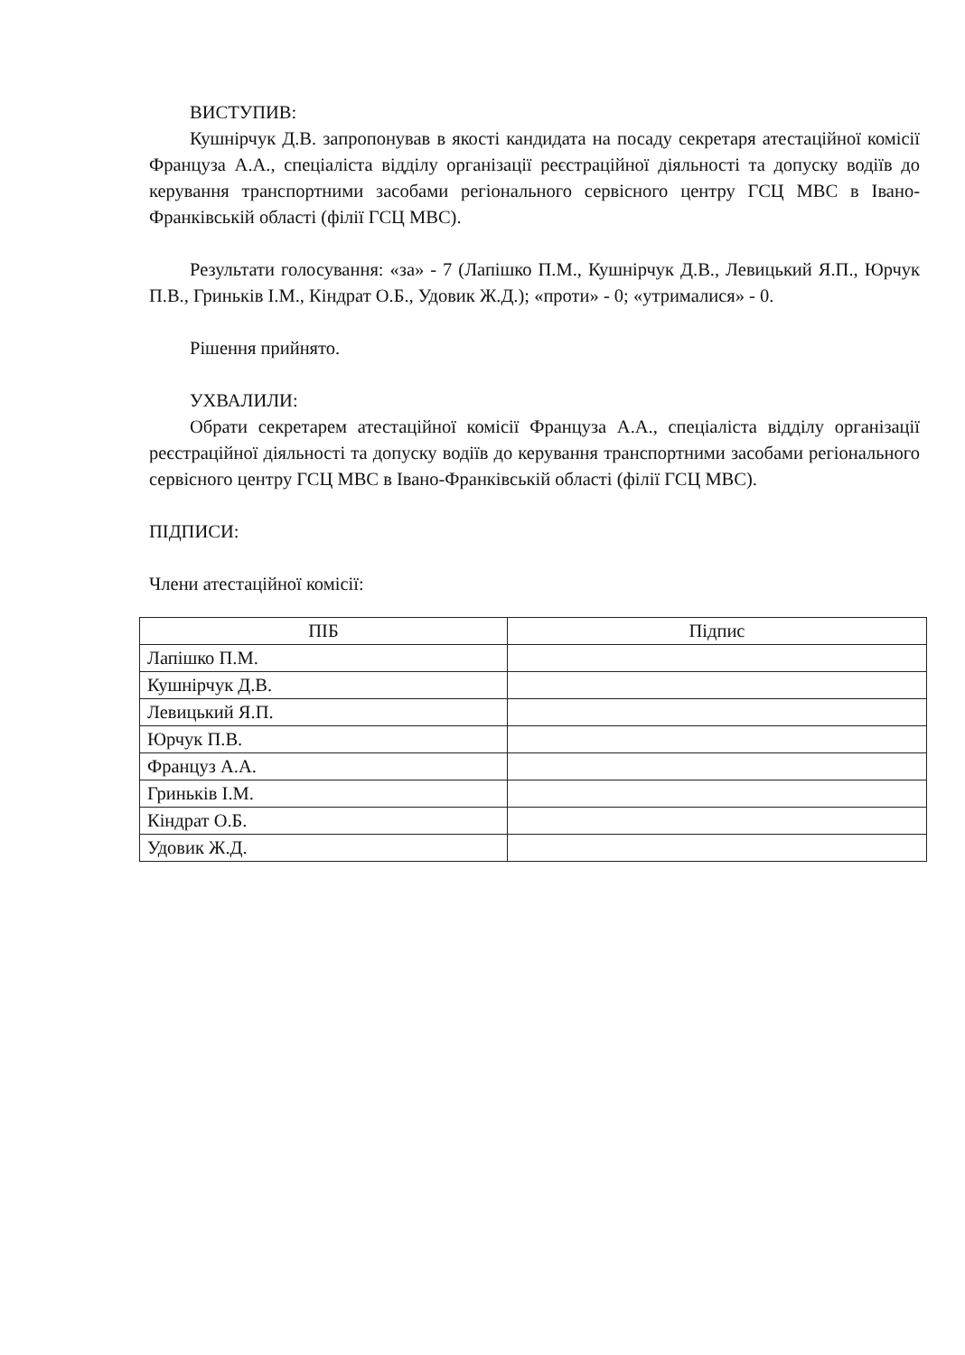ВИСТУПИВ:
Кушнірчук Д.В. запропонував в якості кандидата на посаду секретаря атестаційної комісії Француза А.А., спеціаліста відділу організації реєстраційної діяльності та допуску водіїв до керування транспортними засобами регіонального сервісного центру ГСЦ МВС в Івано-Франківській області (філії ГСЦ МВС).
Результати голосування: «за» - 7 (Лапішко П.М., Кушнірчук Д.В., Левицький Я.П., Юрчук П.В., Гриньків І.М., Кіндрат О.Б., Удовик Ж.Д.); «проти» - 0; «утрималися» - 0.
Рішення прийнято.
УХВАЛИЛИ:
Обрати секретарем атестаційної комісії Француза А.А., спеціаліста відділу організації реєстраційної діяльності та допуску водіїв до керування транспортними засобами регіонального сервісного центру ГСЦ МВС в Івано-Франківській області (філії ГСЦ МВС).
ПІДПИСИ:
Члени атестаційної комісії:
| ПІБ | Підпис |
| --- | --- |
| Лапішко П.М. | |
| Кушнірчук Д.В. | |
| Левицький Я.П. | |
| Юрчук П.В. | |
| Француз А.А. | |
| Гриньків І.М. | |
| Кіндрат О.Б. | |
| Удовик Ж.Д. | |